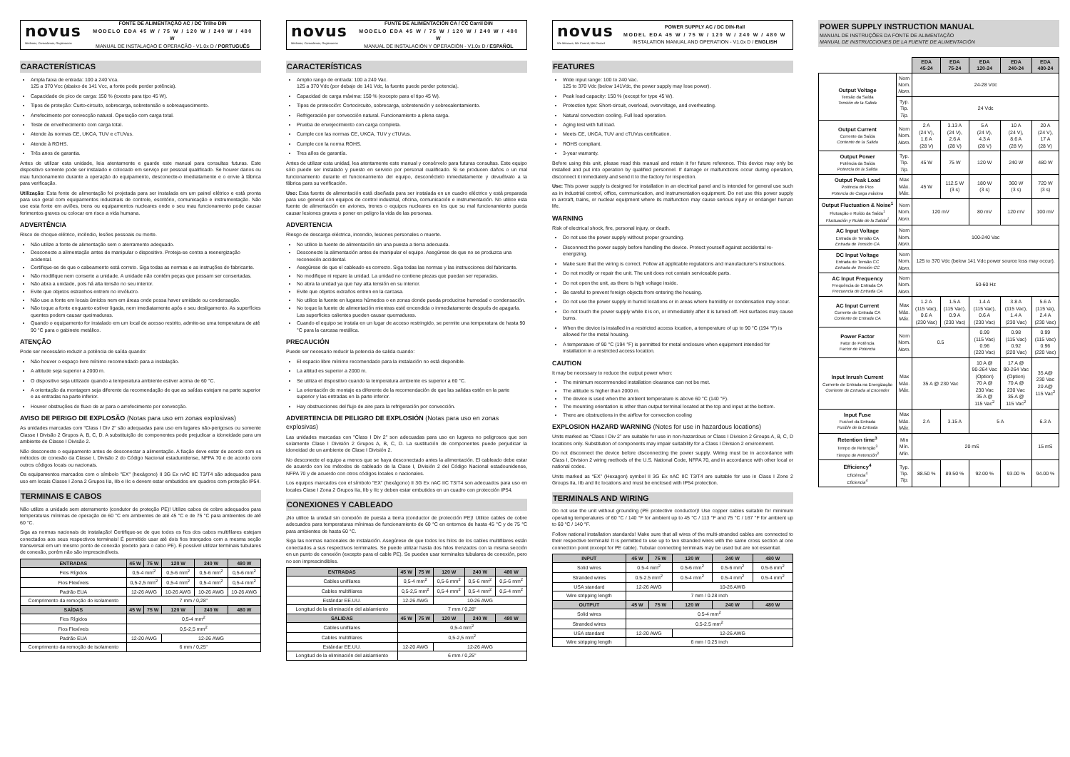novus
Medimos, Controlamos, Registramos
FONTE DE ALIMENTAÇÃO AC / DC Trilho DIN
MODELO EDA 45 W / 75 W / 120 W / 240 W / 480 W
MANUAL DE INSTALAÇAO E OPERAÇÃO - V1.0x D / PORTUGUÊS
CARACTERÍSTICAS
Ampla faixa de entrada: 100 a 240 Vca.
125 a 370 Vcc (abaixo de 141 Vcc, a fonte pode perder potência).
Capacidade de pico de carga: 150 % (exceto para tipo 45 W).
Tipos de proteção: Curto-circuito, sobrecarga, sobretensão e sobreaquecimento.
Arrefecimento por convecção natural. Operação com carga total.
Teste de envelhecimento com carga total.
Atende às normas CE, UKCA, TUV e cTUVus.
Atende à ROHS.
Três anos de garantia.
Antes de utilizar esta unidade, leia atentamente e guarde este manual para consultas futuras. Este dispositivo somente pode ser instalado e colocado em serviço por pessoal qualificado. Se houver danos ou mau funcionamento durante a operação do equipamento, desconecte-o imediatamente e o envie à fábrica para verificação.
Utilização: Esta fonte de alimentação foi projetada para ser instalada em um painel elétrico e está pronta para uso geral com equipamentos industriais de controle, escritório, comunicação e instrumentação. Não use esta fonte em aviões, trens ou equipamentos nucleares onde o seu mau funcionamento pode causar ferimentos graves ou colocar em risco a vida humana.
ADVERTÊNCIA
Risco de choque elétrico, incêndio, lesões pessoais ou morte.
Não utilize a fonte de alimentação sem o aterramento adequado.
Desconecte a alimentação antes de manipular o dispositivo. Proteja-se contra a reenergização acidental.
Certifique-se de que o cabeamento está correto. Siga todas as normas e as instruções do fabricante.
Não modifique nem conserte a unidade. A unidade não contém peças que possam ser consertadas.
Não abra a unidade, pois há alta tensão no seu interior.
Evite que objetos estranhos entrem no invólucro.
Não use a fonte em locais úmidos nem em áreas onde possa haver umidade ou condensação.
Não toque a fonte enquanto estiver ligada, nem imediatamente após o seu desligamento. As superfícies quentes podem causar queimaduras.
Quando o equipamento for instalado em um local de acesso restrito, admite-se uma temperatura de até 90 °C para o gabinete metálico.
ATENÇÃO
Pode ser necessário reduzir a potência de saída quando:
Não houver o espaço livre mínimo recomendado para a instalação.
A altitude seja superior a 2000 m.
O dispositivo seja utilizado quando a temperatura ambiente estiver acima de 60 °C.
A orientação da montagem seja diferente da recomendação de que as saídas estejam na parte superior e as entradas na parte inferior.
Houver obstruções do fluxo de ar para o arrefecimento por convecção.
AVISO DE PERIGO DE EXPLOSÃO (Notas para uso em zonas explosivas)
As unidades marcadas com "Class I Div 2" são adequadas para uso em lugares não-perigosos ou somente Classe I Divisão 2 Grupos A, B, C, D. A substituição de componentes pode prejudicar a idoneidade para um ambiente de Classe I Divisão 2.
Não desconecte o equipamento antes de desconectar a alimentação. A fiação deve estar de acordo com os métodos de conexão da Classe I, Divisão 2 do Código Nacional estadunidense, NFPA 70 e de acordo com outros códigos locais ou nacionais.
Os equipamentos marcados com o símbolo "EX" (hexágono) II 3G Ex nAC IIC T3/T4 são adequados para uso em locais Classe I Zona 2 Grupos IIa, IIb e IIc e devem estar embutidos em quadros com proteção IP54.
TERMINAIS E CABOS
Não utilize a unidade sem aterramento (condutor de proteção PE)! Utilize cabos de cobre adequados para temperaturas mínimas de operação de 60 °C em ambientes de até 45 °C e de 75 °C para ambientes de até 60 °C.
Siga as normas nacionais de instalação! Certifique-se de que todos os fios dos cabos multifilares estejam conectados aos seus respectivos terminais! É permitido usar até dois fios trançados com a mesma seção transversal em um mesmo ponto de conexão (exceto para o cabo PE). É possível utilizar terminais tubulares de conexão, porém não são imprescindíveis.
| ENTRADAS | 45 W | 75 W | 120 W | 240 W | 480 W |
| --- | --- | --- | --- | --- | --- |
| Fios Rígidos | 0,5-4 mm<sup>2</sup> | | 0,5-6 mm<sup>2</sup> | 0,5-6 mm<sup>2</sup> | 0,5-6 mm<sup>2</sup> |
| Fios Flexíveis | 0,5-2,5 mm<sup>2</sup> | | 0,5-4 mm<sup>2</sup> | 0,5-4 mm<sup>2</sup> | 0,5-4 mm<sup>2</sup> |
| Padrão EUA | 12-26 AWG | | 10-26 AWG | 10-26 AWG | 10-26 AWG |
| Comprimento da remoção do isolamento | 7 mm / 0,28" | | | | |
| SAÍDAS | 45 W | 75 W | 120 W | 240 W | 480 W |
| Fios Rígidos | 0,5-4 mm<sup>2</sup> | | | | |
| Fios Flexíveis | 0,5-2,5 mm<sup>2</sup> | | | | |
| Padrão EUA | 12-20 AWG | | 12-26 AWG | | |
| Comprimento da remoção de isolamento | 6 mm / 0,25" | | | | |
novus
Medimos, Controlamos, Registramos
FUNTE DE ALIMENTACIÓN CA / CC Carril DIN
MODELO EDA 45 W / 75 W / 120 W / 240 W / 480 W
MANUAL DE INSTALACIÓN Y OPERACIÓN - V1.0x D / ESPAÑOL
CARACTERÍSTICAS
Amplio rango de entrada: 100 a 240 Vac.
125 a 370 Vdc (por debajo de 141 Vdc, la fuente puede perder potencia).
Capacidad de carga máxima: 150 % (excepto para el tipo 45 W).
Tipos de protección: Cortocircuito, sobrecarga, sobretensión y sobrecalentamiento.
Refrigeración por convección natural. Funcionamiento a plena carga.
Prueba de envejecimiento con carga completa.
Cumple con las normas CE, UKCA, TUV y cTUVus.
Cumple con la norma ROHS.
Tres años de garantía.
Antes de utilizar esta unidad, lea atentamente este manual y consérvelo para futuras consultas. Este equipo sólo puede ser instalado y puesto en servicio por personal cualificado. Si se producen daños o un mal funcionamiento durante el funcionamiento del equipo, desconéctelo inmediatamente y devuélvalo a la fábrica para su verificación.
Uso: Esta fuente de alimentación está diseñada para ser instalada en un cuadro eléctrico y está preparada para uso general con equipos de control industrial, oficina, comunicación e instrumentación. No utilice esta fuente de alimentación en aviones, trenes o equipos nucleares en los que su mal funcionamiento pueda causar lesiones graves o poner en peligro la vida de las personas.
ADVERTENCIA
Riesgo de descarga eléctrica, incendio, lesiones personales o muerte.
No utilice la fuente de alimentación sin una puesta a tierra adecuada.
Desconecte la alimentación antes de manipular el equipo. Asegúrese de que no se produzca una reconexión accidental.
Asegúrese de que el cableado es correcto. Siga todas las normas y las instrucciones del fabricante.
No modifique ni repare la unidad. La unidad no contiene piezas que puedan ser reparadas.
No abra la unidad ya que hay alta tensión en su interior.
Evite que objetos extraños entren en la carcasa.
No utilice la fuente en lugares húmedos o en zonas donde pueda producirse humedad o condensación.
No toque la fuente de alimentación mientras esté encendida o inmediatamente después de apagarla. Las superficies calientes pueden causar quemaduras.
Cuando el equipo se instala en un lugar de acceso restringido, se permite una temperatura de hasta 90 °C para la carcasa metálica.
PRECAUCIÓN
Puede ser necesario reducir la potencia de salida cuando:
El espacio libre mínimo recomendado para la instalación no está disponible.
La altitud es superior a 2000 m.
Se utiliza el dispositivo cuando la temperatura ambiente es superior a 60 °C.
La orientación de montaje es diferente de la recomendación de que las salidas estén en la parte superior y las entradas en la parte inferior.
Hay obstrucciones del flujo de aire para la refrigeración por convección.
ADVERTENCIA DE PELIGRO DE EXPLOSIÓN (Notas para uso en zonas explosivas)
Las unidades marcadas con "Class I Div 2" son adecuadas para uso en lugares no peligrosos que son solamente Clase I División 2 Grupos A, B, C, D. La sustitución de componentes puede perjudicar la idoneidad de un ambiente de Clase I División 2.
No desconecte el equipo a menos que se haya desconectado antes la alimentación. El cableado debe estar de acuerdo con los métodos de cableado de la Clase I, División 2 del Código Nacional estadounidense, NFPA 70 y de acuerdo con otros códigos locales o nacionales.
Los equipos marcados con el símbolo "EX" (hexágono) II 3G Ex nAC IIC T3/T4 son adecuados para uso en locales Clase I Zona 2 Grupos IIa, IIb y IIc y deben estar embutidos en un cuadro con protección IP54.
CONEXIONES Y CABLEADO
¡No utilice la unidad sin conexión de puesta a tierra (conductor de protección PE)! Utilice cables de cobre adecuados para temperaturas mínimas de funcionamiento de 60 °C en entornos de hasta 45 °C y de 75 °C para ambientes de hasta 60 °C.
Siga las normas nacionales de instalación. Asegúrese de que todos los hilos de los cables multifilares están conectados a sus respectivos terminales. Se puede utilizar hasta dos hilos trenzados con la misma sección en un punto de conexión (excepto para el cable PE). Se pueden usar terminales tubulares de conexión, pero no son imprescindibles.
| ENTRADAS | 45 W | 75 W | 120 W | 240 W | 480 W |
| --- | --- | --- | --- | --- | --- |
| Cables unifilares | 0,5-4 mm<sup>2</sup> | | 0,5-6 mm<sup>2</sup> | 0,5-6 mm<sup>2</sup> | 0,5-6 mm<sup>2</sup> |
| Cables multifilares | 0,5-2,5 mm<sup>2</sup> | | 0,5-4 mm<sup>2</sup> | 0,5-4 mm<sup>2</sup> | 0,5-4 mm<sup>2</sup> |
| Estándar EE.UU. | 12-26 AWG | | 10-26 AWG | | |
| Longitud de la eliminación del aislamiento | 7 mm / 0,28" | | | | |
| SALIDAS | 45 W | 75 W | 120 W | 240 W | 480 W |
| Cables unifilares | 0,5-4 mm<sup>2</sup> | | | | |
| Cables multifilares | 0,5-2,5 mm<sup>2</sup> | | | | |
| Estándar EE.UU. | 12-20 AWG | | 12-26 AWG | | |
| Longitud de la eliminación del aislamiento | 6 mm / 0,25" | | | | |
novus
We Measure, We Control, We Record
POWER SUPPLY AC / DC DIN-Rail
MODEL EDA 45 W / 75 W / 120 W / 240 W / 480 W
INSTALATION MANUAL AND OPERATION - V1.0x D / ENGLISH
FEATURES
Wide input range: 100 to 240 Vac.
125 to 370 Vdc (below 141Vdc, the power supply may lose power).
Peak load capacity: 150 % (except for type 45 W).
Protection type: Short-circuit, overload, overvoltage, and overheating.
Natural convection cooling. Full load operation.
Aging test with full load.
Meets CE, UKCA, TUV and cTUVus certification.
ROHS compliant.
3-year warranty.
Before using this unit, please read this manual and retain it for future reference. This device may only be installed and put into operation by qualified personnel. If damage or malfunctions occur during operation, disconnect it immediately and send it to the factory for inspection.
Use: This power supply is designed for installation in an electrical panel and is intended for general use such as in industrial control, office, communication, and instrumentation equipment. Do not use this power supply in aircraft, trains, or nuclear equipment where its malfunction may cause serious injury or endanger human life.
WARNING
Risk of electrical shock, fire, personal injury, or death.
Do not use the power supply without proper grounding.
Disconnect the power supply before handling the device. Protect yourself against accidental re-energizing.
Make sure that the wiring is correct. Follow all applicable regulations and manufacturer's instructions.
Do not modify or repair the unit. The unit does not contain serviceable parts.
Do not open the unit, as there is high voltage inside.
Be careful to prevent foreign objects from entering the housing.
Do not use the power supply in humid locations or in areas where humidity or condensation may occur.
Do not touch the power supply while it is on, or immediately after it is turned off. Hot surfaces may cause burns.
When the device is installed in a restricted access location, a temperature of up to 90 °C (194 °F) is allowed for the metal housing.
A temperature of 90 °C (194 °F) is permitted for metal enclosure when equipment intended for installation in a restricted access location.
CAUTION
It may be necessary to reduce the output power when:
The minimum recommended installation clearance can not be met.
The altitude is higher than 2000 m.
The device is used when the ambient temperature is above 60 °C (140 °F).
The mounting orientation is other than output terminal located at the top and input at the bottom.
There are obstructions in the airflow for convection cooling
EXPLOSION HAZARD WARNING (Notes for use in hazardous locations)
Units marked as “Class I Div 2” are suitable for use in non-hazardous or Class I Division 2 Groups A, B, C, D locations only. Substitution of components may impair suitability for a Class I Division 2 environment.
Do not disconnect the device before disconnecting the power supply. Wiring must be in accordance with Class I, Division 2 wiring methods of the U.S. National Code, NFPA 70, and in accordance with other local or national codes.
Units marked as “EX” (Hexagon) symbol II 3G Ex nAC IIC T3/T4 are suitable for use in Class I Zone 2 Groups IIa, IIb and IIc locations and must be enclosed with IP54 protection.
TERMINALS AND WIRING
Do not use the unit without grounding (PE protective conductor)! Use copper cables suitable for minimum operating temperatures of 60 °C / 140 °F for ambient up to 45 °C / 113 °F and 75 °C / 167 °F for ambient up to 60 °C / 140 °F.
Follow national installation standards! Make sure that all wires of the multi-stranded cables are connected to their respective terminals! It is permitted to use up to two stranded wires with the same cross section at one connection point (except for PE cable). Tubular connecting terminals may be used but are not essential.
| INPUT | 45 W | 75 W | 120 W | 240 W | 480 W |
| --- | --- | --- | --- | --- | --- |
| Solid wires | 0.5-4 mm<sup>2</sup> | | 0.5-6 mm<sup>2</sup> | 0.5-6 mm<sup>2</sup> | 0.5-6 mm<sup>2</sup> |
| Stranded wires | 0.5-2.5 mm<sup>2</sup> | | 0.5-4 mm<sup>2</sup> | 0.5-4 mm<sup>2</sup> | 0.5-4 mm<sup>2</sup> |
| USA standard | 12-26 AWG | | 10-26 AWG | | |
| Wire stripping length | 7 mm / 0.28 inch | | | | |
| OUTPUT | 45 W | 75 W | 120 W | 240 W | 480 W |
| Solid wires | 0.5-4 mm<sup>2</sup> | | | | |
| Stranded wires | 0.5-2.5 mm<sup>2</sup> | | | | |
| USA standard | 12-20 AWG | | 12-26 AWG | | |
| Wire stripping length | 6 mm / 0.25 inch | | | | |
POWER SUPPLY INSTRUCTION MANUAL
MANUAL DE INSTRUÇÕES DA FONTE DE ALIMENTAÇÃO
MANUAL DE INSTRUCCIONES DE LA FUENTE DE ALIMENTACIÓN
| | | EDA 45-24 | EDA 75-24 | EDA 120-24 | EDA 240-24 | EDA 480-24 |
| Output Voltage Tensão da Saída Tensión de la Salida | Nom Nom. Nom. | 24-28 Vdc | | | | |
| | Typ. Tip. Tip. | 24 Vdc | | | | |
| Output Current Corrente da Saída Corriente de la Salida | Nom Nom. Nom. | 2 A (24 V), 1.6 A (28 V) | 3.13 A (24 V), 2.6 A (28 V) | 5 A (24 V), 4.3 A (28 V) | 10 A (24 V), 8.6 A (28 V) | 20 A (24 V), 17 A (28 V) |
| Output Power Potência da Saída Potencia de la Salida | Typ. Tip. Tip. | 45 W | 75 W | 120 W | 240 W | 480 W |
| Output Peak Load Potência de Pico Potencia de Carga máxima | Max Máx. Máx. | 45 W | 112.5 W (3 s) | 180 W (3 s) | 360 W (3 s) | 720 W (3 s) |
| Output Fluctuation & Noise<sup>1</sup> Flutuação e Ruído da Saída<sup>1</sup> Fluctuación y Ruido de la Salida<sup>1</sup> | Nom Nom. Nom. | 120 mV | | 80 mV | 120 mV | 100 mV |
| AC Input Voltage Entrada de Tensão CA Entrada de Tensión CA | Nom Nom. Nom. | 100-240 Vac | | | | |
| DC Input Voltage Entrada de Tensão CC Entrada de Tensión CC | Nom Nom. Nom. | 125 to 370 Vdc (below 141 Vdc power source loss may occur). | | | | |
| AC Input Frequency Frequência de Entrada CA Frecuencia de Entrada CA | Nom Nom. Nom. | 50-60 Hz | | | | |
| AC Input Current Corrente de Entrada CA Corriente de Entrada CA | Max Máx. Máx. | 1.2 A (115 Vac), 0.6 A (230 Vac) | 1.5 A (115 Vac), 0.9 A (230 Vac) | 1.4 A (115 Vac), 0.6 A (230 Vac) | 3.8 A (115 Vac), 1.4 A (230 Vac) | 5.6 A (115 Va), 2.4 A (230 Vac) |
| Power Factor Fator de Potência Factor de Potencia | Nom Nom. Nom. | 0.5 | | 0.99 (115 Vac) 0.96 (220 Vac) | 0.98 (115 Vac) 0.92 (220 Vac) | 0.99 (115 Vac) 0.96 (220 Vac) |
| Input Inrush Current Corrente de Entrada na Energização Corriente de Entrada al Encender | Max Máx. Máx. | 35 A @ 230 Vac | | 10 A @ 90-264 Vac (Option) 70 A @ 230 Vac 35 A @ 115 Vac<sup>2</sup> | 17 A @ 90-264 Vac (Option) 70 A @ 230 Vac 35 A @ 115 Vac<sup>2</sup> | 35 A@ 230 Vac 20 A@ 115 Vac<sup>2</sup> |
| Input Fuse Fusível da Entrada Fusible de la Entrada | Max Máx. Máx. | 2 A | 3.15 A | 5 A | | 6.3 A |
| Retention time<sup>3</sup> Tempo de Retenção<sup>3</sup> Tiempo de Retención<sup>3</sup> | Min Mín. Mín. | 20 mS | | | | 15 mS |
| Efficiency<sup>4</sup> Eficiência<sup>4</sup> Eficiencia<sup>4</sup> | Typ. Tip. Tip. | 88.50 % | 89.50 % | 92.00 % | 93.00 % | 94.00 % |